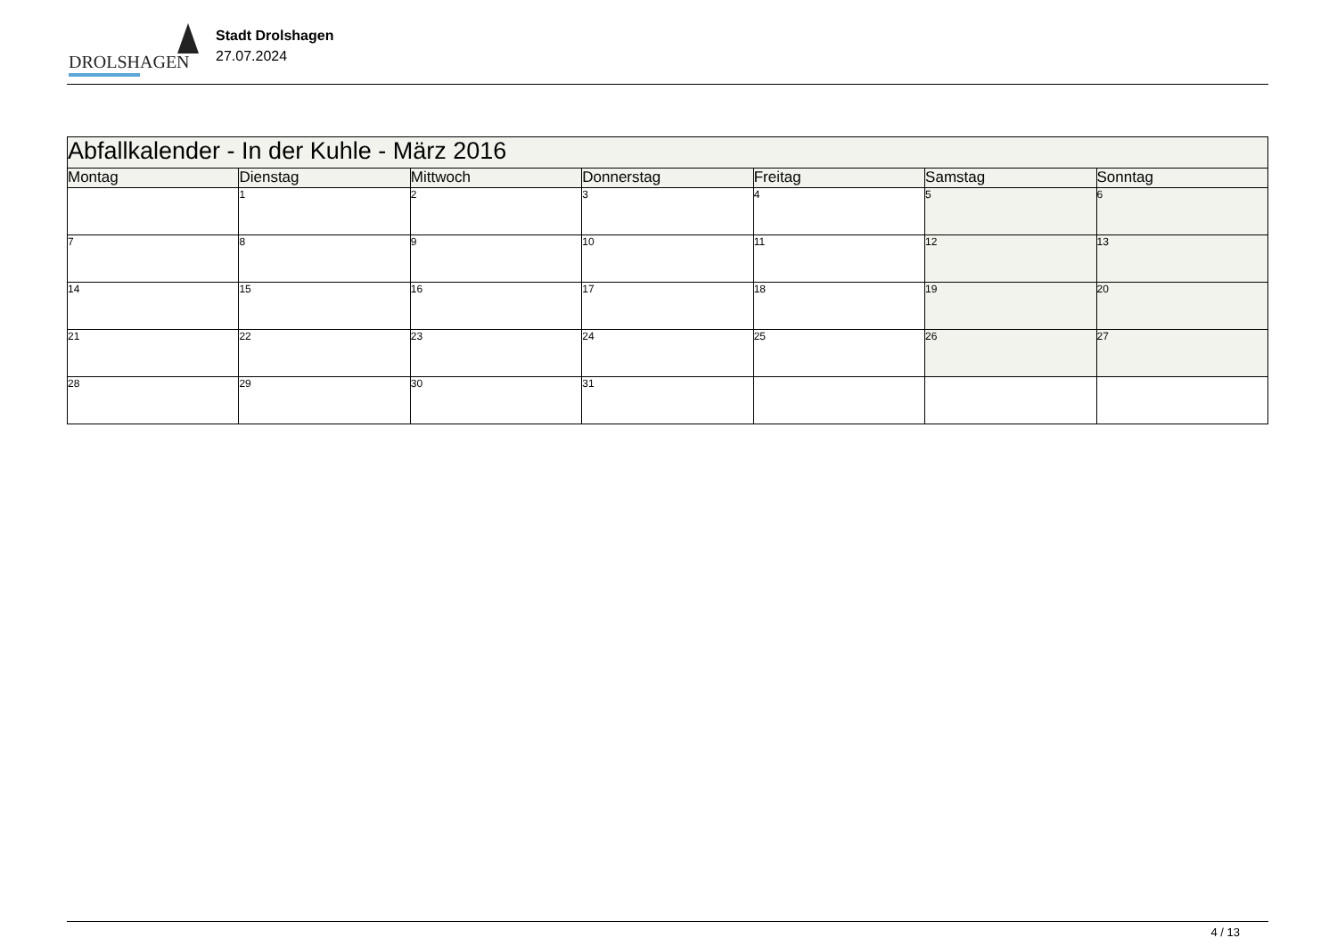DROLSHAGEN
Stadt Drolshagen
27.07.2024
| Abfallkalender - In der Kuhle - März 2016 | | | | | | |
| Montag | Dienstag | Mittwoch | Donnerstag | Freitag | Samstag | Sonntag |
| | 1 | 2 | 3 | 4 | 5 | 6 |
| 7 | 8 | 9 | 10 | 11 | 12 | 13 |
| 14 | 15 | 16 | 17 | 18 | 19 | 20 |
| 21 | 22 | 23 | 24 | 25 | 26 | 27 |
| 28 | 29 | 30 | 31 | | | |
4 / 13